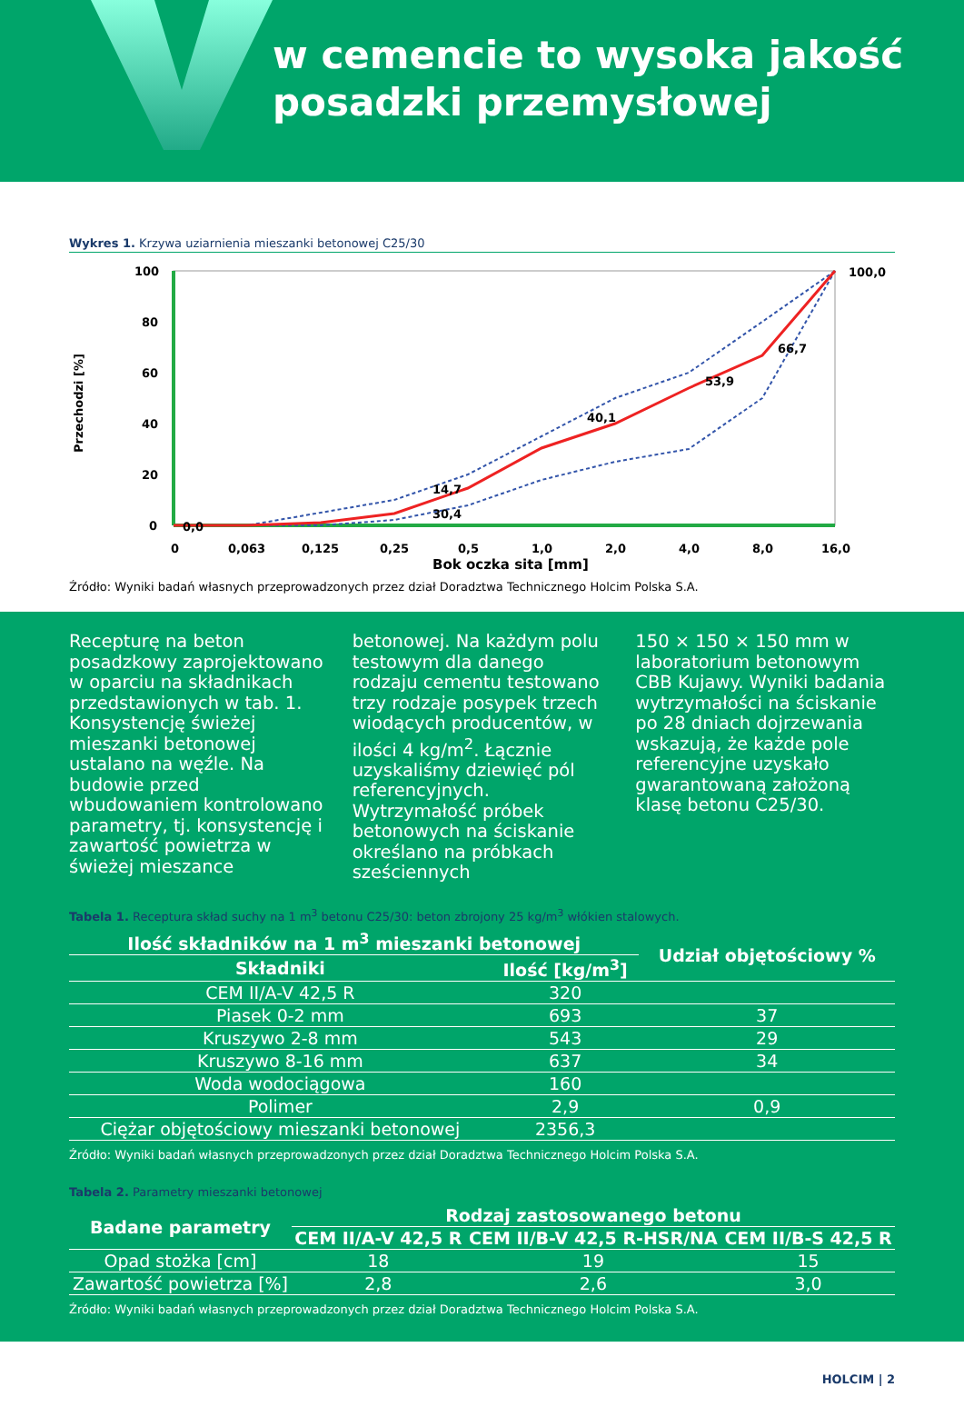w cemencie to wysoka jakość
posadzki przemysłowej
Wykres 1. Krzywa uziarnienia mieszanki betonowej C25/30
Przechodzi [%]
100
80
60
40
20
0
0,0
40,1
53,9
66,7
100,0
14,7
30,4
0
0,063
0,125
0,25
0,5
1,0
2,0
4,0
8,0
16,0
Bok oczka sita [mm]
Źródło: Wyniki badań własnych przeprowadzonych przez dział Doradztwa Technicznego Holcim Polska S.A.
Recepturę na beton posadzkowy zaprojektowano w oparciu na składnikach przedstawionych w tab. 1. Konsystencję świeżej mieszanki betonowej ustalano na węźle. Na budowie przed wbudowaniem kontrolowano parametry, tj. konsystencję i zawartość powietrza w świeżej mieszance
betonowej. Na każdym polu testowym dla danego rodzaju cementu testowano trzy rodzaje posypek trzech wiodących producentów, w ilości 4 kg/m<sup>2</sup>. Łącznie uzyskaliśmy dziewięć pól referencyjnych. Wytrzymałość próbek betonowych na ściskanie określano na próbkach sześciennych
150 × 150 × 150 mm w laboratorium betonowym CBB Kujawy. Wyniki badania wytrzymałości na ściskanie po 28 dniach dojrzewania wskazują, że każde pole referencyjne uzyskało gwarantowaną założoną klasę betonu C25/30.
Tabela 1. Receptura skład suchy na 1 m<sup>3</sup> betonu C25/30: beton zbrojony 25 kg/m<sup>3</sup> włókien stalowych.
| Ilość składników na 1 m<sup>3</sup> mieszanki betonowej | | Udział objętościowy % |
| --- | --- | --- |
| Składniki | Ilość [kg/m<sup>3</sup>] | |
| CEM II/A-V 42,5 R | 320 | |
| Piasek 0-2 mm | 693 | 37 |
| Kruszywo 2-8 mm | 543 | 29 |
| Kruszywo 8-16 mm | 637 | 34 |
| Woda wodociągowa | 160 | |
| Polimer | 2,9 | 0,9 |
| Ciężar objętościowy mieszanki betonowej | 2356,3 | |
Źródło: Wyniki badań własnych przeprowadzonych przez dział Doradztwa Technicznego Holcim Polska S.A.
Tabela 2. Parametry mieszanki betonowej
| Badane parametry | Rodzaj zastosowanego betonu | | |
| --- | --- | --- | --- |
| | CEM II/A-V 42,5 R | CEM II/B-V 42,5 R-HSR/NA | CEM II/B-S 42,5 R |
| Opad stożka [cm] | 18 | 19 | 15 |
| Zawartość powietrza [%] | 2,8 | 2,6 | 3,0 |
Źródło: Wyniki badań własnych przeprowadzonych przez dział Doradztwa Technicznego Holcim Polska S.A.
HOLCIM | 2